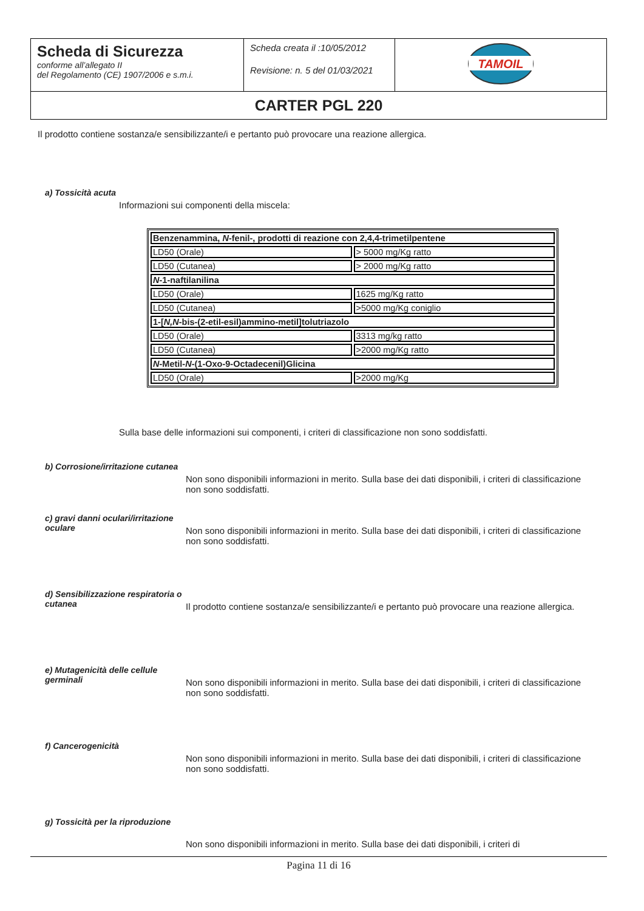| Scheda di Sicurezza conforme all’allegato II del Regolamento (CE) 1907/2006 e s.m.i. | Scheda creata il :10/05/2012 Revisione: n. 5 del 01/03/2021 | TAMOIL |
| CARTER PGL 220 | | |
Il prodotto contiene sostanza/e sensibilizzante/i e pertanto può provocare una reazione allergica.
a) Tossicità acuta
Informazioni sui componenti della miscela:
| Benzenammina, N -fenil-, prodotti di reazione con 2,4,4-trimetilpentene | |
| LD50 (Orale) | > 5000 mg/Kg ratto |
| LD50 (Cutanea) | > 2000 mg/Kg ratto |
| N -1-naftilanilina | |
| LD50 (Orale) | 1625 mg/Kg ratto |
| LD50 (Cutanea) | >5000 mg/Kg coniglio |
| 1-[ N,N -bis-(2-etil-esil)ammino-metil]tolutriazolo | |
| LD50 (Orale) | 3313 mg/kg ratto |
| LD50 (Cutanea) | >2000 mg/Kg ratto |
| N -Metil- N -(1-Oxo-9-Octadecenil)Glicina | |
| LD50 (Orale) | >2000 mg/Kg |
Sulla base delle informazioni sui componenti, i criteri di classificazione non sono soddisfatti.
b) Corrosione/irritazione cutanea
Non sono disponibili informazioni in merito. Sulla base dei dati disponibili, i criteri di classificazione non sono soddisfatti.
c) gravi danni oculari/irritazione oculare
Non sono disponibili informazioni in merito. Sulla base dei dati disponibili, i criteri di classificazione non sono soddisfatti.
d) Sensibilizzazione respiratoria o cutanea
Il prodotto contiene sostanza/e sensibilizzante/i e pertanto può provocare una reazione allergica.
e) Mutagenicità delle cellule germinali
Non sono disponibili informazioni in merito. Sulla base dei dati disponibili, i criteri di classificazione non sono soddisfatti.
f) Cancerogenicità
Non sono disponibili informazioni in merito. Sulla base dei dati disponibili, i criteri di classificazione non sono soddisfatti.
g) Tossicità per la riproduzione
Non sono disponibili informazioni in merito. Sulla base dei dati disponibili, i criteri di
Pagina 11 di 16